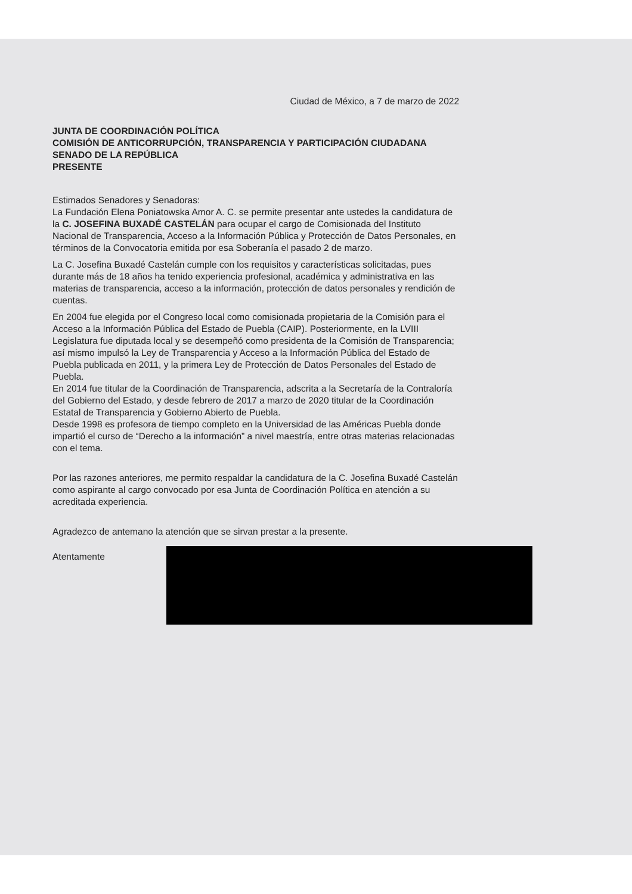Ciudad de México, a 7 de marzo de 2022
JUNTA DE COORDINACIÓN POLÍTICA
COMISIÓN DE ANTICORRUPCIÓN, TRANSPARENCIA Y PARTICIPACIÓN CIUDADANA
SENADO DE LA REPÚBLICA
PRESENTE
Estimados Senadores y Senadoras:
La Fundación Elena Poniatowska Amor A. C. se permite presentar ante ustedes la candidatura de la C. JOSEFINA BUXADÉ CASTELÁN para ocupar el cargo de Comisionada del Instituto Nacional de Transparencia, Acceso a la Información Pública y Protección de Datos Personales, en términos de la Convocatoria emitida por esa Soberanía el pasado 2 de marzo.
La C. Josefina Buxadé Castelán cumple con los requisitos y características solicitadas, pues durante más de 18 años ha tenido experiencia profesional, académica y administrativa en las materias de transparencia, acceso a la información, protección de datos personales y rendición de cuentas.
En 2004 fue elegida por el Congreso local como comisionada propietaria de la Comisión para el Acceso a la Información Pública del Estado de Puebla (CAIP). Posteriormente, en la LVIII Legislatura fue diputada local y se desempeñó como presidenta de la Comisión de Transparencia; así mismo impulsó la Ley de Transparencia y Acceso a la Información Pública del Estado de Puebla publicada en 2011, y la primera Ley de Protección de Datos Personales del Estado de Puebla.
En 2014 fue titular de la Coordinación de Transparencia, adscrita a la Secretaría de la Contraloría del Gobierno del Estado, y desde febrero de 2017 a marzo de 2020 titular de la Coordinación Estatal de Transparencia y Gobierno Abierto de Puebla.
Desde 1998 es profesora de tiempo completo en la Universidad de las Américas Puebla donde impartió el curso de “Derecho a la información” a nivel maestría, entre otras materias relacionadas con el tema.
Por las razones anteriores, me permito respaldar la candidatura de la C. Josefina Buxadé Castelán como aspirante al cargo convocado por esa Junta de Coordinación Política en atención a su acreditada experiencia.
Agradezco de antemano la atención que se sirvan prestar a la presente.
Atentamente